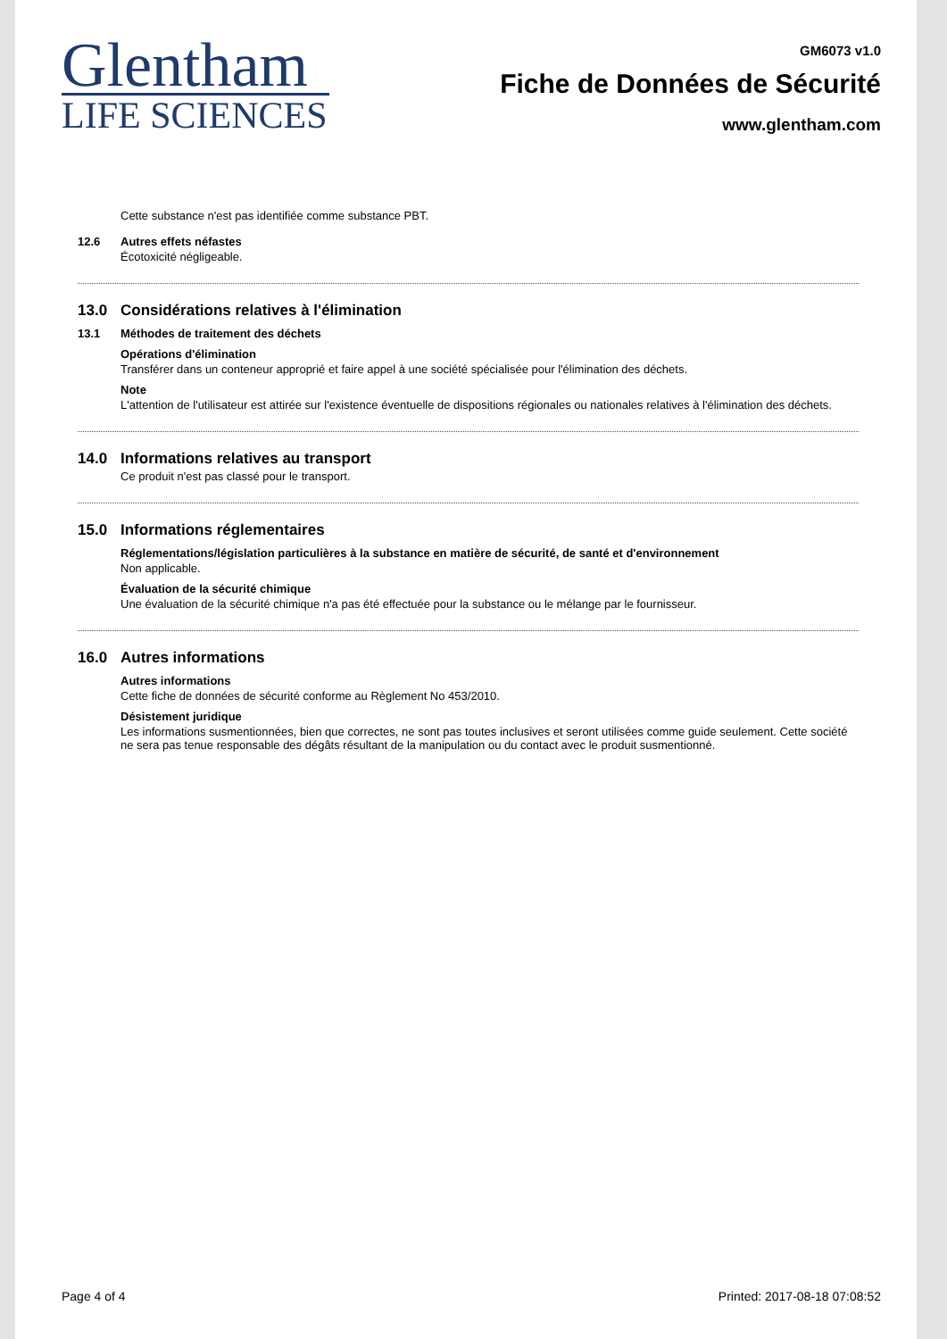Glentham
LIFE SCIENCES
GM6073 v1.0
Fiche de Données de Sécurité
www.glentham.com
Cette substance n'est pas identifiée comme substance PBT.
12.6 Autres effets néfastes
Écotoxicité négligeable.
13.0 Considérations relatives à l'élimination
13.1 Méthodes de traitement des déchets
Opérations d'élimination
Transférer dans un conteneur approprié et faire appel à une société spécialisée pour l'élimination des déchets.
Note
L'attention de l'utilisateur est attirée sur l'existence éventuelle de dispositions régionales ou nationales relatives à l'élimination des déchets.
14.0 Informations relatives au transport
Ce produit n'est pas classé pour le transport.
15.0 Informations réglementaires
Réglementations/législation particulières à la substance en matière de sécurité, de santé et d'environnement
Non applicable.
Évaluation de la sécurité chimique
Une évaluation de la sécurité chimique n'a pas été effectuée pour la substance ou le mélange par le fournisseur.
16.0 Autres informations
Autres informations
Cette fiche de données de sécurité conforme au Règlement No 453/2010.
Désistement juridique
Les informations susmentionnées, bien que correctes, ne sont pas toutes inclusives et seront utilisées comme guide seulement. Cette société ne sera pas tenue responsable des dégâts résultant de la manipulation ou du contact avec le produit susmentionné.
Page 4 of 4 Printed: 2017-08-18 07:08:52